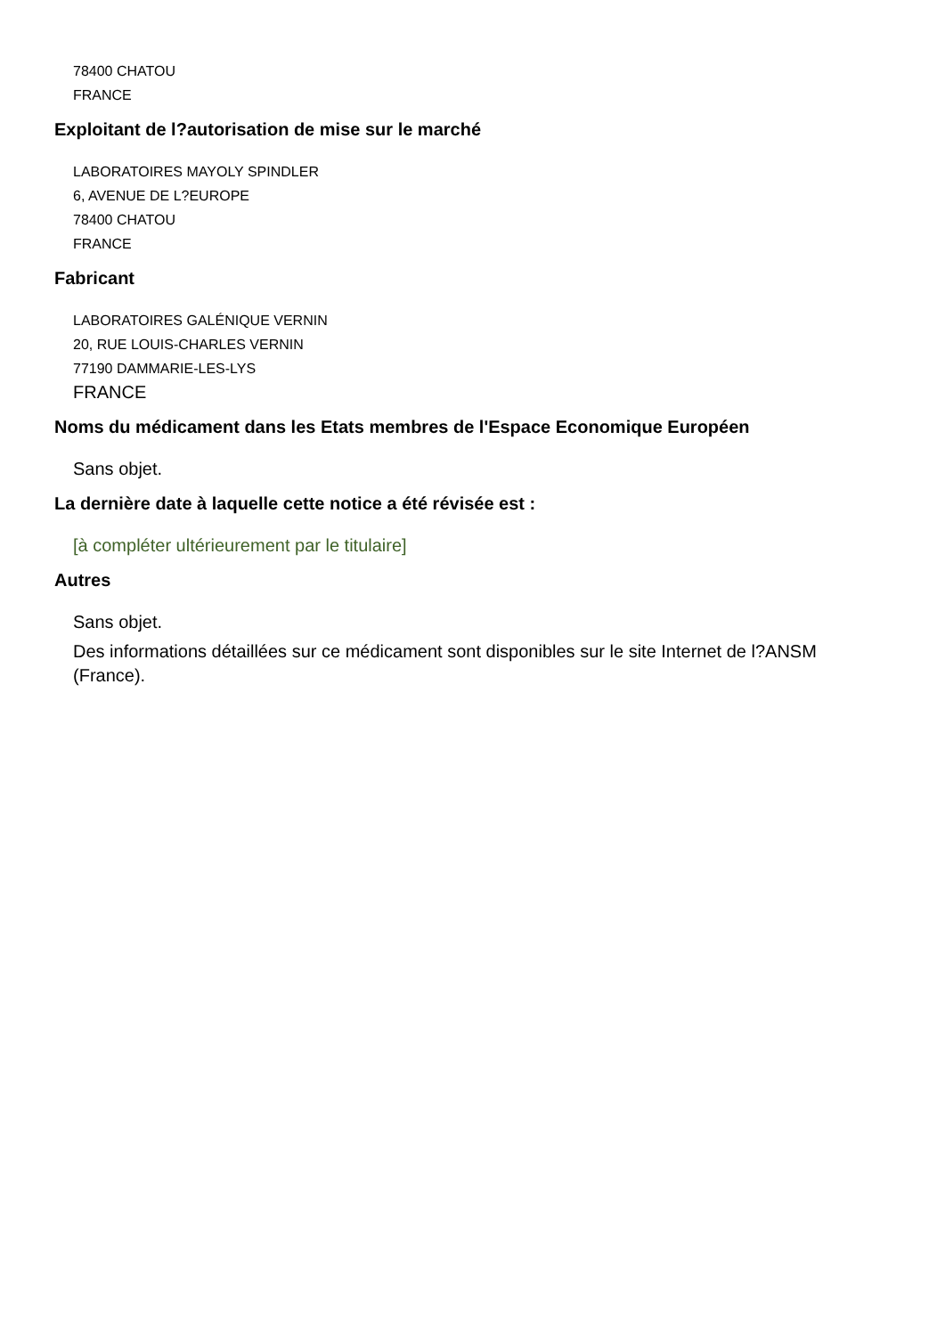78400 CHATOU
FRANCE
Exploitant de l?autorisation de mise sur le marché
LABORATOIRES MAYOLY SPINDLER
6, AVENUE DE L?EUROPE
78400 CHATOU
FRANCE
Fabricant
LABORATOIRES GALÉNIQUE VERNIN
20, RUE LOUIS-CHARLES VERNIN
77190 DAMMARIE-LES-LYS
FRANCE
Noms du médicament dans les Etats membres de l'Espace Economique Européen
Sans objet.
La dernière date à laquelle cette notice a été révisée est :
[à compléter ultérieurement par le titulaire]
Autres
Sans objet.
Des informations détaillées sur ce médicament sont disponibles sur le site Internet de l?ANSM (France).